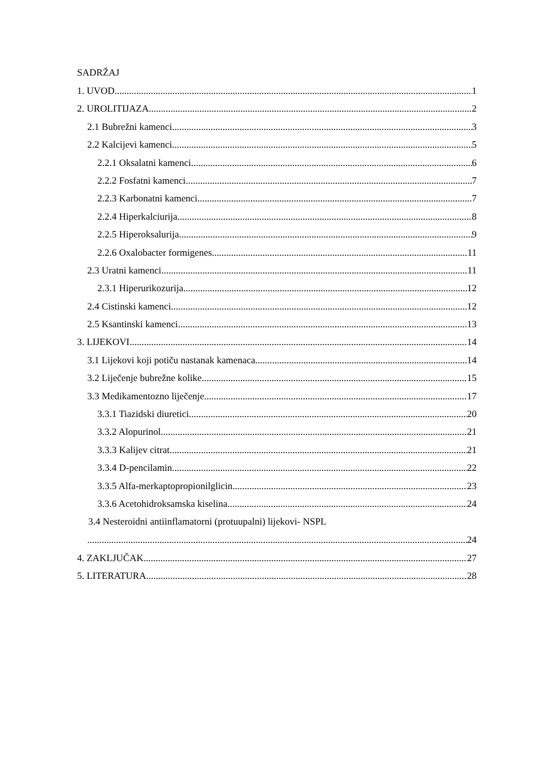SADRŽAJ
1. UVOD 1
2. UROLITIJAZA 2
2.1 Bubrežni kamenci 3
2.2 Kalcijevi kamenci 5
2.2.1 Oksalatni kamenci 6
2.2.2 Fosfatni kamenci 7
2.2.3 Karbonatni kamenci 7
2.2.4 Hiperkalciurija 8
2.2.5 Hiperoksalurija 9
2.2.6 Oxalobacter formigenes 11
2.3 Uratni kamenci 11
2.3.1 Hiperurikozurija 12
2.4 Cistinski kamenci 12
2.5 Ksantinski kamenci 13
3. LIJEKOVI 14
3.1 Lijekovi koji potiču nastanak kamenaca 14
3.2 Liječenje bubrežne kolike 15
3.3 Medikamentozno liječenje 17
3.3.1 Tiazidski diuretici 20
3.3.2 Alopurinol 21
3.3.3 Kalijev citrat 21
3.3.4 D-pencilamin 22
3.3.5 Alfa-merkaptopropionilglicin 23
3.3.6 Acetohidroksamska kiselina 24
3.4 Nesteroidni antiinflamatorni (protuupalni) lijekovi- NSPL
24
4. ZAKLJUČAK 27
5. LITERATURA 28